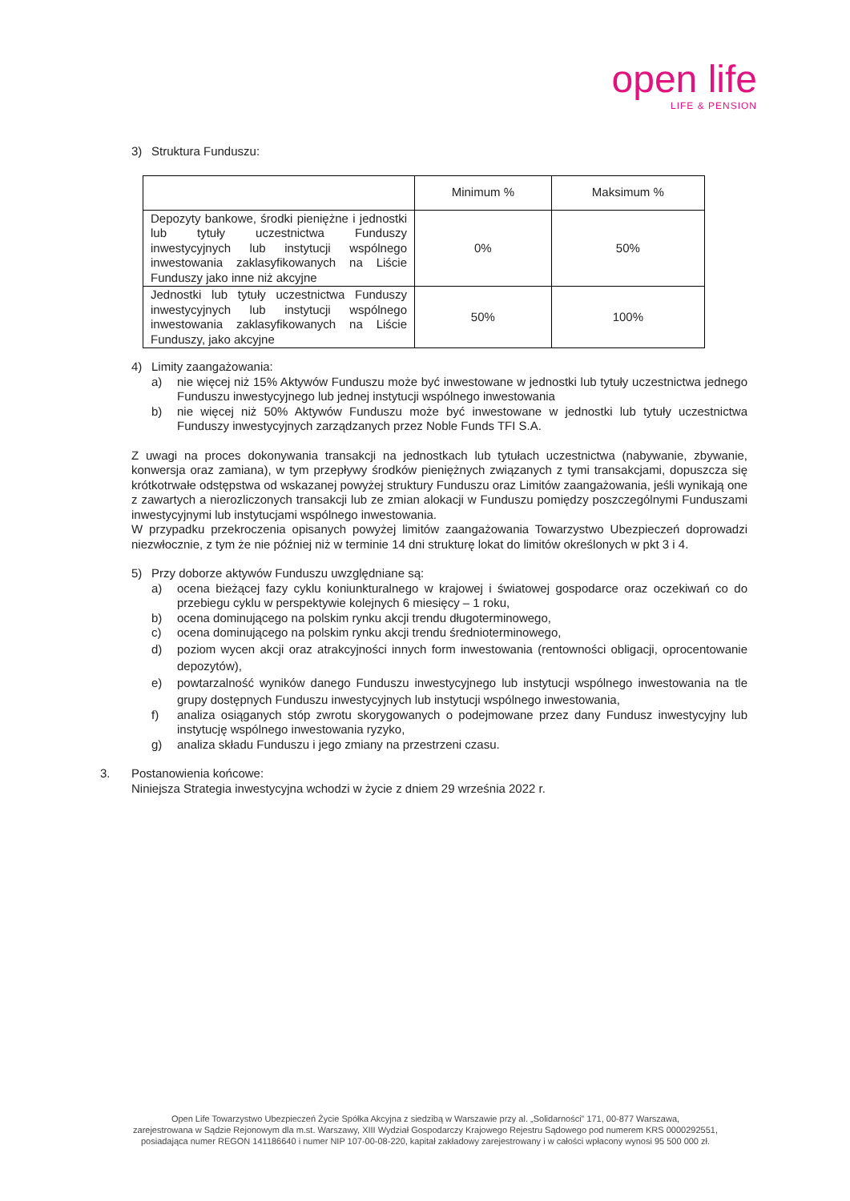open life
LIFE & PENSION
3) Struktura Funduszu:
| | Minimum % | Maksimum % |
| Depozyty bankowe, środki pieniężne i jednostki lub tytuły uczestnictwa Funduszy inwestycyjnych lub instytucji wspólnego inwestowania zaklasyfikowanych na Liście Funduszy jako inne niż akcyjne | 0% | 50% |
| Jednostki lub tytuły uczestnictwa Funduszy inwestycyjnych lub instytucji wspólnego inwestowania zaklasyfikowanych na Liście Funduszy, jako akcyjne | 50% | 100% |
4) Limity zaangażowania:
a) nie więcej niż 15% Aktywów Funduszu może być inwestowane w jednostki lub tytuły uczestnictwa jednego Funduszu inwestycyjnego lub jednej instytucji wspólnego inwestowania
b) nie więcej niż 50% Aktywów Funduszu może być inwestowane w jednostki lub tytuły uczestnictwa Funduszy inwestycyjnych zarządzanych przez Noble Funds TFI S.A.
Z uwagi na proces dokonywania transakcji na jednostkach lub tytułach uczestnictwa (nabywanie, zbywanie, konwersja oraz zamiana), w tym przepływy środków pieniężnych związanych z tymi transakcjami, dopuszcza się krótkotrwałe odstępstwa od wskazanej powyżej struktury Funduszu oraz Limitów zaangażowania, jeśli wynikają one z zawartych a nierozliczonych transakcji lub ze zmian alokacji w Funduszu pomiędzy poszczególnymi Funduszami inwestycyjnymi lub instytucjami wspólnego inwestowania.
W przypadku przekroczenia opisanych powyżej limitów zaangażowania Towarzystwo Ubezpieczeń doprowadzi niezwłocznie, z tym że nie później niż w terminie 14 dni strukturę lokat do limitów określonych w pkt 3 i 4.
5) Przy doborze aktywów Funduszu uwzględniane są:
a) ocena bieżącej fazy cyklu koniunkturalnego w krajowej i światowej gospodarce oraz oczekiwań co do przebiegu cyklu w perspektywie kolejnych 6 miesięcy – 1 roku,
b) ocena dominującego na polskim rynku akcji trendu długoterminowego,
c) ocena dominującego na polskim rynku akcji trendu średnioterminowego,
d) poziom wycen akcji oraz atrakcyjności innych form inwestowania (rentowności obligacji, oprocentowanie depozytów),
e) powtarzalność wyników danego Funduszu inwestycyjnego lub instytucji wspólnego inwestowania na tle grupy dostępnych Funduszu inwestycyjnych lub instytucji wspólnego inwestowania,
f) analiza osiąganych stóp zwrotu skorygowanych o podejmowane przez dany Fundusz inwestycyjny lub instytucję wspólnego inwestowania ryzyko,
g) analiza składu Funduszu i jego zmiany na przestrzeni czasu.
3. Postanowienia końcowe:
Niniejsza Strategia inwestycyjna wchodzi w życie z dniem 29 września 2022 r.
Open Life Towarzystwo Ubezpieczeń Życie Spółka Akcyjna z siedzibą w Warszawie przy al. „Solidarności” 171, 00-877 Warszawa,
zarejestrowana w Sądzie Rejonowym dla m.st. Warszawy, XIII Wydział Gospodarczy Krajowego Rejestru Sądowego pod numerem KRS 0000292551,
posiadająca numer REGON 141186640 i numer NIP 107-00-08-220, kapitał zakładowy zarejestrowany i w całości wpłacony wynosi 95 500 000 zł.